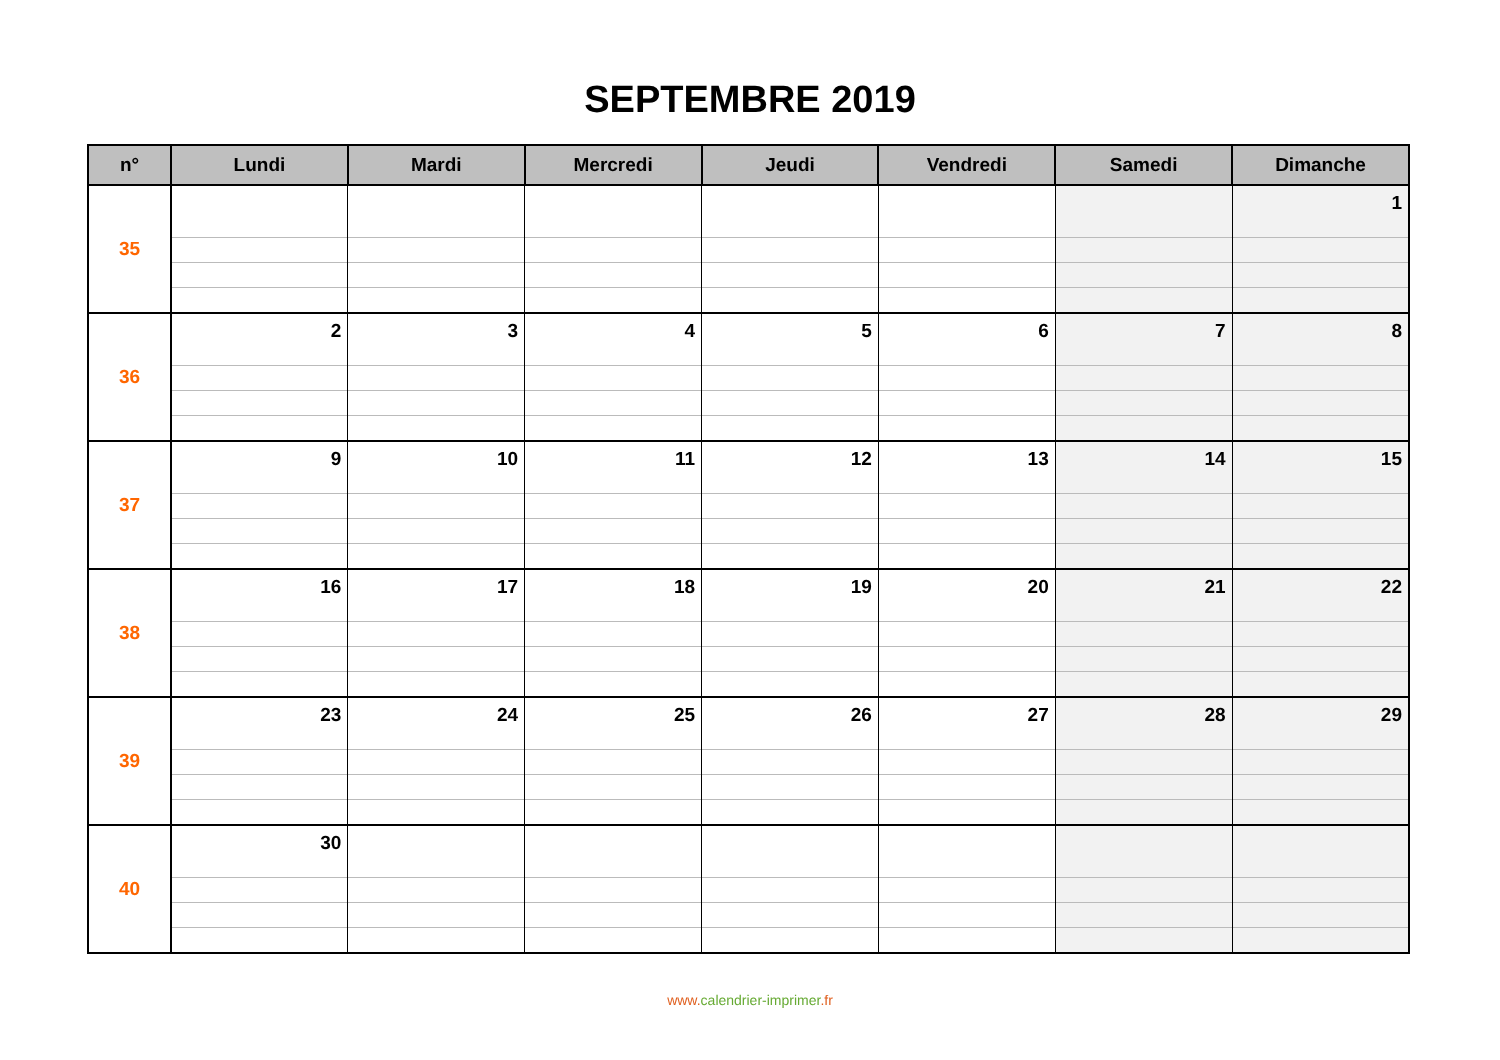SEPTEMBRE 2019
| n° | Lundi | Mardi | Mercredi | Jeudi | Vendredi | Samedi | Dimanche |
| --- | --- | --- | --- | --- | --- | --- | --- |
| 35 | | | | | | | 1 |
| 36 | 2 | 3 | 4 | 5 | 6 | 7 | 8 |
| 37 | 9 | 10 | 11 | 12 | 13 | 14 | 15 |
| 38 | 16 | 17 | 18 | 19 | 20 | 21 | 22 |
| 39 | 23 | 24 | 25 | 26 | 27 | 28 | 29 |
| 40 | 30 | | | | | | |
www.calendrier-imprimer.fr